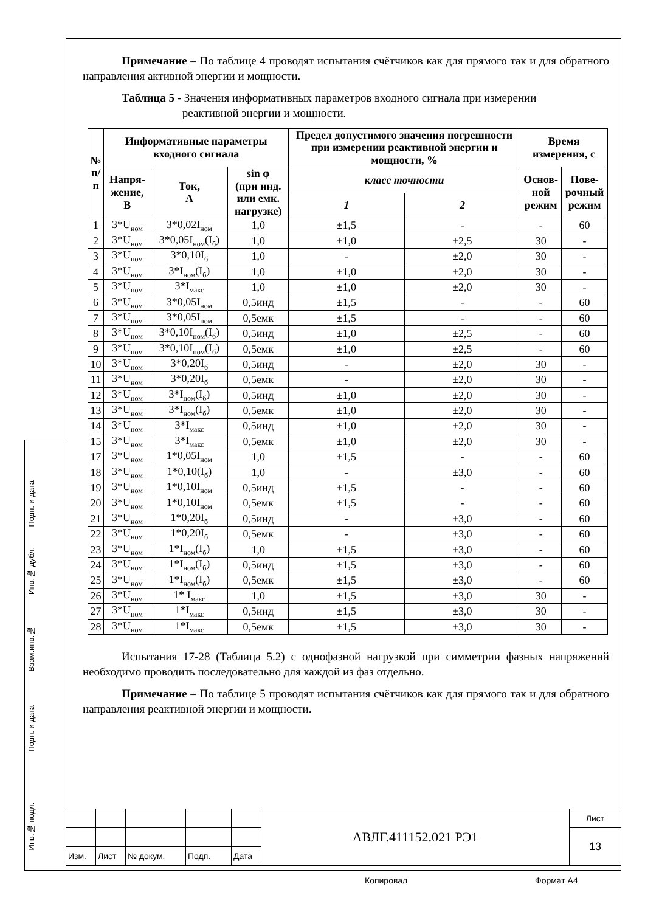Подп. и дата
Инв.№ дубл.
Взам.инв.№
Подп. и дата
Инв.№ подл.
Примечание – По таблице 4 проводят испытания счётчиков как для прямого так и для обратного направления активной энергии и мощности.
Таблица 5 - Значения информативных параметров входного сигнала при измерении
реактивной энергии и мощности.
| № п/п | Информативные параметры входного сигнала | | | Предел допустимого значения погрешности при измерении реактивной энергии и мощности, % | | Время измерения, с | |
| --- | --- | --- | --- | --- | --- | --- | --- |
| | Напря- жение, В | Ток, А | sin φ (при инд. или емк. нагрузке) | | | Основ- ной режим | Пове- рочный режим |
| | | | | класс точности | | | |
| | | | | 1 | 2 | | |
| 1 | 3*U<sub>ном</sub> | 3*0,02I<sub>ном</sub> | 1,0 | ±1,5 | - | - | 60 |
| 2 | 3*U<sub>ном</sub> | 3*0,05I<sub>ном</sub>(I<sub>б</sub>) | 1,0 | ±1,0 | ±2,5 | 30 | - |
| 3 | 3*U<sub>ном</sub> | 3*0,10I<sub>б</sub> | 1,0 | - | ±2,0 | 30 | - |
| 4 | 3*U<sub>ном</sub> | 3*I<sub>ном</sub>(I<sub>б</sub>) | 1,0 | ±1,0 | ±2,0 | 30 | - |
| 5 | 3*U<sub>ном</sub> | 3*I<sub>макс</sub> | 1,0 | ±1,0 | ±2,0 | 30 | - |
| 6 | 3*U<sub>ном</sub> | 3*0,05I<sub>ном</sub> | 0,5инд | ±1,5 | - | - | 60 |
| 7 | 3*U<sub>ном</sub> | 3*0,05I<sub>ном</sub> | 0,5емк | ±1,5 | - | - | 60 |
| 8 | 3*U<sub>ном</sub> | 3*0,10I<sub>ном</sub>(I<sub>б</sub>) | 0,5инд | ±1,0 | ±2,5 | - | 60 |
| 9 | 3*U<sub>ном</sub> | 3*0,10I<sub>ном</sub>(I<sub>б</sub>) | 0,5емк | ±1,0 | ±2,5 | - | 60 |
| 10 | 3*U<sub>ном</sub> | 3*0,20I<sub>б</sub> | 0,5инд | - | ±2,0 | 30 | - |
| 11 | 3*U<sub>ном</sub> | 3*0,20I<sub>б</sub> | 0,5емк | - | ±2,0 | 30 | - |
| 12 | 3*U<sub>ном</sub> | 3*I<sub>ном</sub>(I<sub>б</sub>) | 0,5инд | ±1,0 | ±2,0 | 30 | - |
| 13 | 3*U<sub>ном</sub> | 3*I<sub>ном</sub>(I<sub>б</sub>) | 0,5емк | ±1,0 | ±2,0 | 30 | - |
| 14 | 3*U<sub>ном</sub> | 3*I<sub>макс</sub> | 0,5инд | ±1,0 | ±2,0 | 30 | - |
| 15 | 3*U<sub>ном</sub> | 3*I<sub>макс</sub> | 0,5емк | ±1,0 | ±2,0 | 30 | - |
| 17 | 3*U<sub>ном</sub> | 1*0,05I<sub>ном</sub> | 1,0 | ±1,5 | - | - | 60 |
| 18 | 3*U<sub>ном</sub> | 1*0,10(I<sub>б</sub>) | 1,0 | - | ±3,0 | - | 60 |
| 19 | 3*U<sub>ном</sub> | 1*0,10I<sub>ном</sub> | 0,5инд | ±1,5 | - | - | 60 |
| 20 | 3*U<sub>ном</sub> | 1*0,10I<sub>ном</sub> | 0,5емк | ±1,5 | - | - | 60 |
| 21 | 3*U<sub>ном</sub> | 1*0,20I<sub>б</sub> | 0,5инд | - | ±3,0 | - | 60 |
| 22 | 3*U<sub>ном</sub> | 1*0,20I<sub>б</sub> | 0,5емк | - | ±3,0 | - | 60 |
| 23 | 3*U<sub>ном</sub> | 1*I<sub>ном</sub>(I<sub>б</sub>) | 1,0 | ±1,5 | ±3,0 | - | 60 |
| 24 | 3*U<sub>ном</sub> | 1*I<sub>ном</sub>(I<sub>б</sub>) | 0,5инд | ±1,5 | ±3,0 | - | 60 |
| 25 | 3*U<sub>ном</sub> | 1*I<sub>ном</sub>(I<sub>б</sub>) | 0,5емк | ±1,5 | ±3,0 | - | 60 |
| 26 | 3*U<sub>ном</sub> | 1* I<sub>макс</sub> | 1,0 | ±1,5 | ±3,0 | 30 | - |
| 27 | 3*U<sub>ном</sub> | 1*I<sub>макс</sub> | 0,5инд | ±1,5 | ±3,0 | 30 | - |
| 28 | 3*U<sub>ном</sub> | 1*I<sub>макс</sub> | 0,5емк | ±1,5 | ±3,0 | 30 | - |
Испытания 17-28 (Таблица 5.2) с однофазной нагрузкой при симметрии фазных напряжений необходимо проводить последовательно для каждой из фаз отдельно.
Примечание – По таблице 5 проводят испытания счётчиков как для прямого так и для обратного направления реактивной энергии и мощности.
| | | | | | АВЛГ.411152.021 РЭ1 | Лист |
| | | | | | | 13 |
| Изм. | Лист | № докум. | Подп. | Дата | | |
Копировал Формат А4